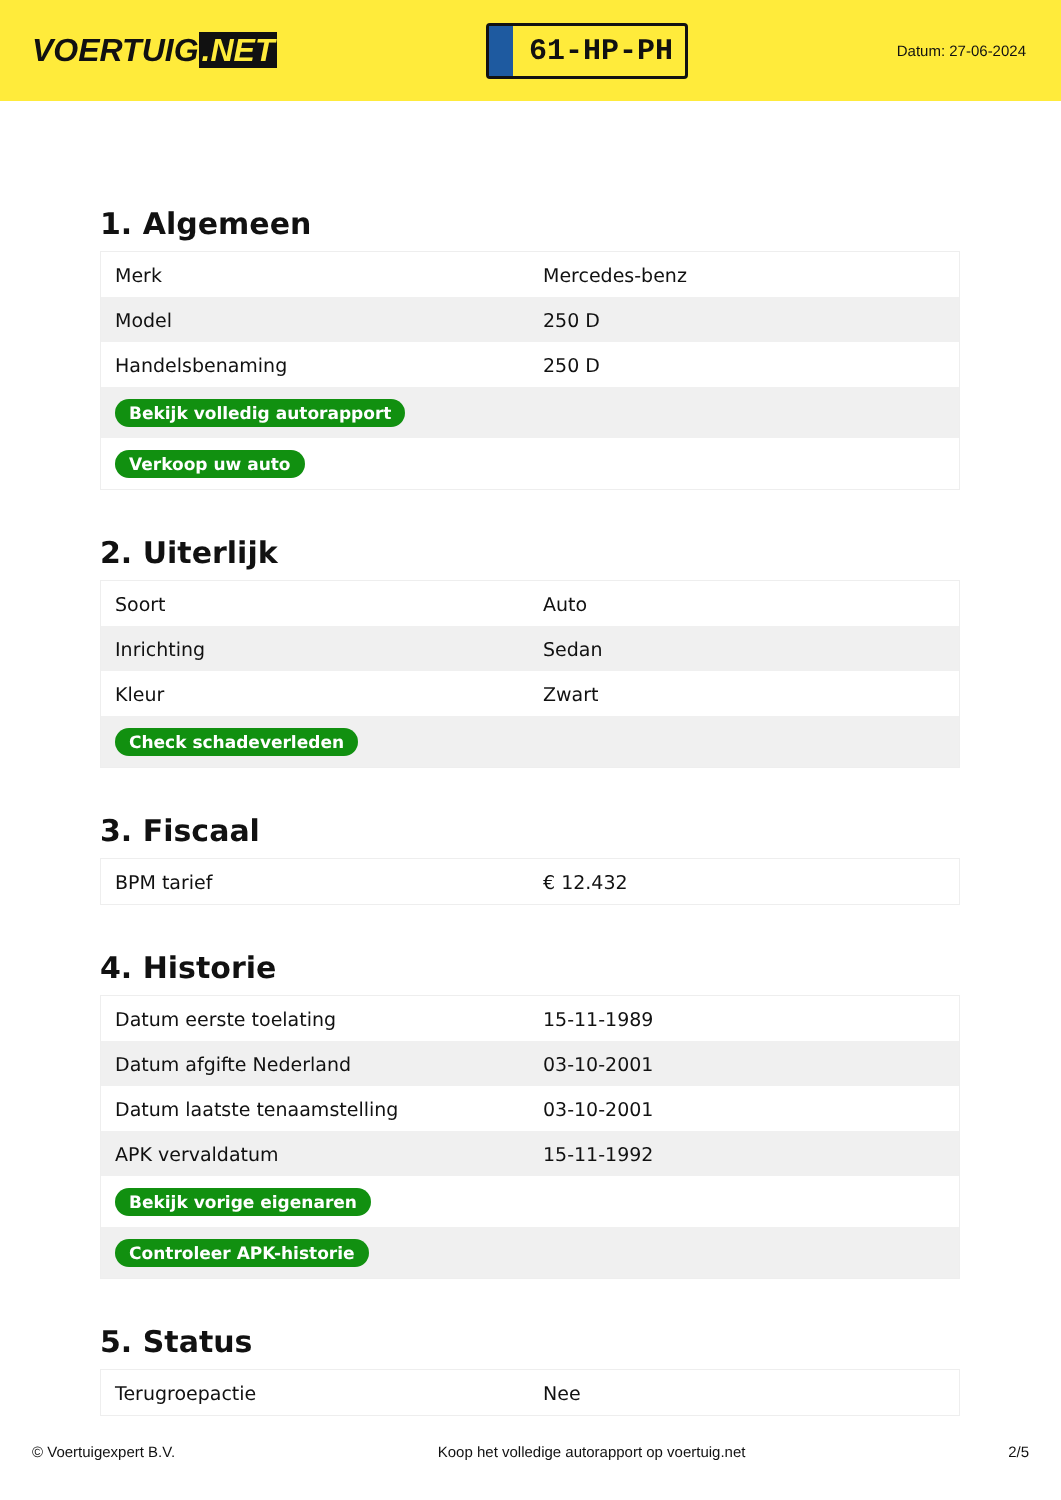VOERTUIG.NET
61-HP-PH
Datum: 27-06-2024
1. Algemeen
| Merk | Mercedes-benz |
| Model | 250 D |
| Handelsbenaming | 250 D |
| Bekijk volledig autorapport | |
| Verkoop uw auto | |
2. Uiterlijk
| Soort | Auto |
| Inrichting | Sedan |
| Kleur | Zwart |
| Check schadeverleden | |
3. Fiscaal
| BPM tarief | € 12.432 |
4. Historie
| Datum eerste toelating | 15-11-1989 |
| Datum afgifte Nederland | 03-10-2001 |
| Datum laatste tenaamstelling | 03-10-2001 |
| APK vervaldatum | 15-11-1992 |
| Bekijk vorige eigenaren | |
| Controleer APK-historie | |
5. Status
| Terugroepactie | Nee |
© Voertuigexpert B.V. Koop het volledige autorapport op voertuig.net 2/5